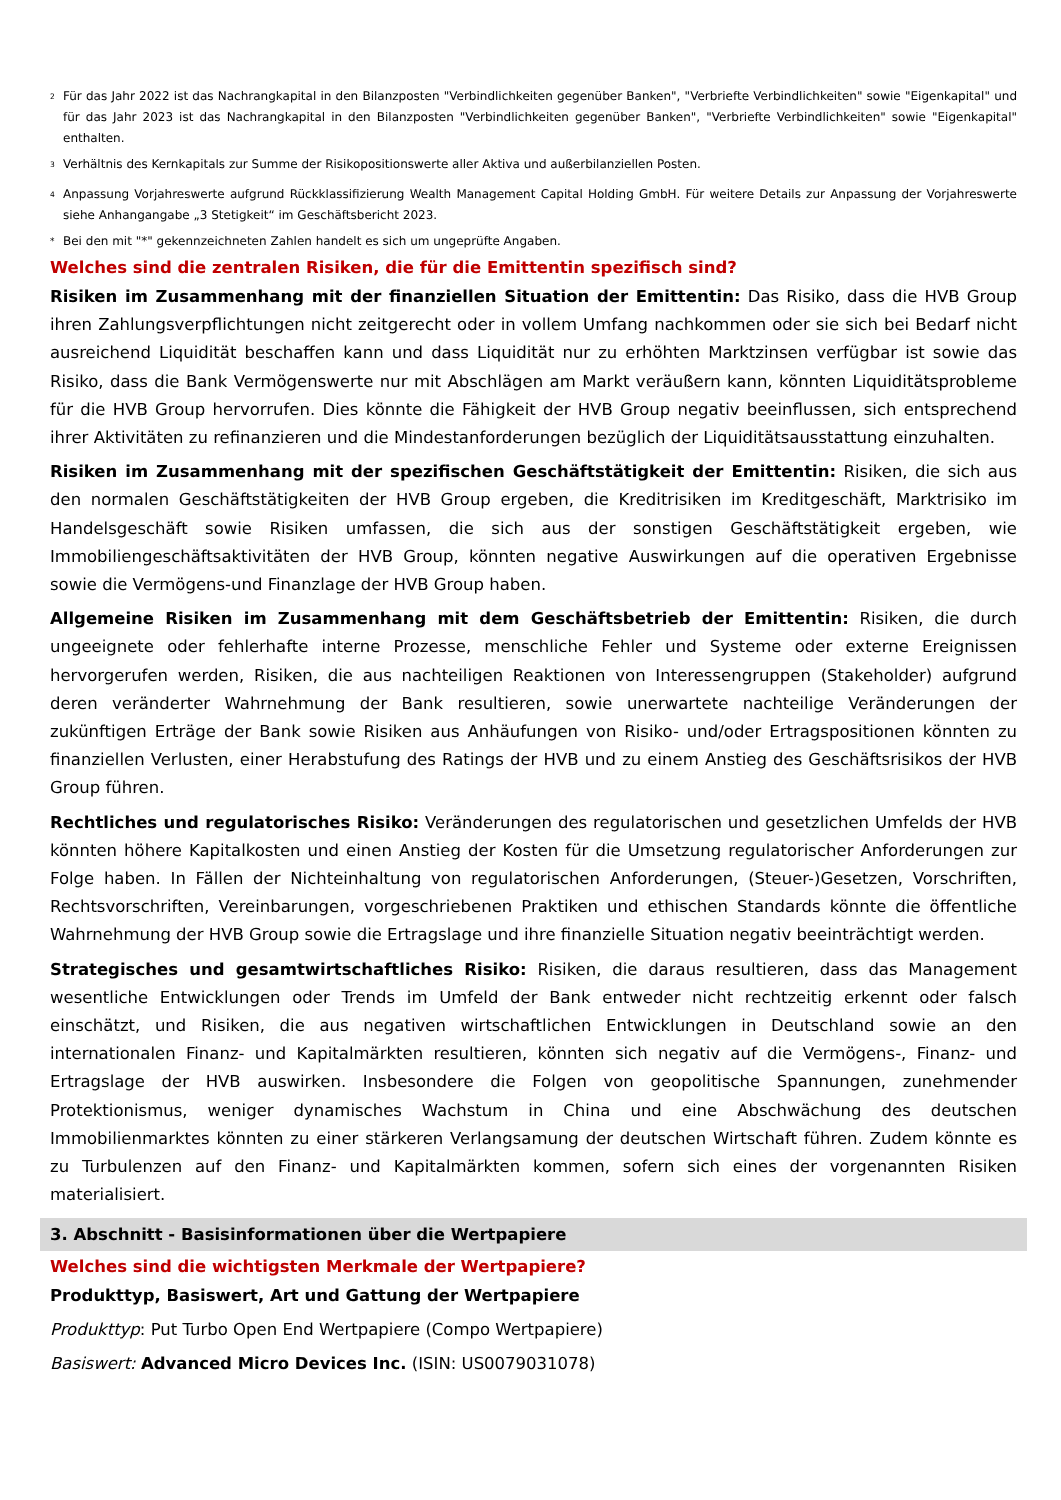<sup>2</sup> Für das Jahr 2022 ist das Nachrangkapital in den Bilanzposten "Verbindlichkeiten gegenüber Banken", "Verbriefte Verbindlichkeiten" sowie "Eigenkapital" und für das Jahr 2023 ist das Nachrangkapital in den Bilanzposten "Verbindlichkeiten gegenüber Banken", "Verbriefte Verbindlichkeiten" sowie "Eigenkapital" enthalten.
<sup>3</sup> Verhältnis des Kernkapitals zur Summe der Risikopositionswerte aller Aktiva und außerbilanziellen Posten.
<sup>4</sup> Anpassung Vorjahreswerte aufgrund Rückklassifizierung Wealth Management Capital Holding GmbH. Für weitere Details zur Anpassung der Vorjahreswerte siehe Anhangangabe „3 Stetigkeit“ im Geschäftsbericht 2023.
* Bei den mit "*" gekennzeichneten Zahlen handelt es sich um ungeprüfte Angaben.
Welches sind die zentralen Risiken, die für die Emittentin spezifisch sind?
Risiken im Zusammenhang mit der finanziellen Situation der Emittentin: Das Risiko, dass die HVB Group ihren Zahlungsverpflichtungen nicht zeitgerecht oder in vollem Umfang nachkommen oder sie sich bei Bedarf nicht ausreichend Liquidität beschaffen kann und dass Liquidität nur zu erhöhten Marktzinsen verfügbar ist sowie das Risiko, dass die Bank Vermögenswerte nur mit Abschlägen am Markt veräußern kann, könnten Liquiditätsprobleme für die HVB Group hervorrufen. Dies könnte die Fähigkeit der HVB Group negativ beeinflussen, sich entsprechend ihrer Aktivitäten zu refinanzieren und die Mindestanforderungen bezüglich der Liquiditätsausstattung einzuhalten.
Risiken im Zusammenhang mit der spezifischen Geschäftstätigkeit der Emittentin: Risiken, die sich aus den normalen Geschäftstätigkeiten der HVB Group ergeben, die Kreditrisiken im Kreditgeschäft, Marktrisiko im Handelsgeschäft sowie Risiken umfassen, die sich aus der sonstigen Geschäftstätigkeit ergeben, wie Immobiliengeschäftsaktivitäten der HVB Group, könnten negative Auswirkungen auf die operativen Ergebnisse sowie die Vermögens-und Finanzlage der HVB Group haben.
Allgemeine Risiken im Zusammenhang mit dem Geschäftsbetrieb der Emittentin: Risiken, die durch ungeeignete oder fehlerhafte interne Prozesse, menschliche Fehler und Systeme oder externe Ereignissen hervorgerufen werden, Risiken, die aus nachteiligen Reaktionen von Interessengruppen (Stakeholder) aufgrund deren veränderter Wahrnehmung der Bank resultieren, sowie unerwartete nachteilige Veränderungen der zukünftigen Erträge der Bank sowie Risiken aus Anhäufungen von Risiko- und/oder Ertragspositionen könnten zu finanziellen Verlusten, einer Herabstufung des Ratings der HVB und zu einem Anstieg des Geschäftsrisikos der HVB Group führen.
Rechtliches und regulatorisches Risiko: Veränderungen des regulatorischen und gesetzlichen Umfelds der HVB könnten höhere Kapitalkosten und einen Anstieg der Kosten für die Umsetzung regulatorischer Anforderungen zur Folge haben. In Fällen der Nichteinhaltung von regulatorischen Anforderungen, (Steuer-)Gesetzen, Vorschriften, Rechtsvorschriften, Vereinbarungen, vorgeschriebenen Praktiken und ethischen Standards könnte die öffentliche Wahrnehmung der HVB Group sowie die Ertragslage und ihre finanzielle Situation negativ beeinträchtigt werden.
Strategisches und gesamtwirtschaftliches Risiko: Risiken, die daraus resultieren, dass das Management wesentliche Entwicklungen oder Trends im Umfeld der Bank entweder nicht rechtzeitig erkennt oder falsch einschätzt, und Risiken, die aus negativen wirtschaftlichen Entwicklungen in Deutschland sowie an den internationalen Finanz- und Kapitalmärkten resultieren, könnten sich negativ auf die Vermögens-, Finanz- und Ertragslage der HVB auswirken. Insbesondere die Folgen von geopolitische Spannungen, zunehmender Protektionismus, weniger dynamisches Wachstum in China und eine Abschwächung des deutschen Immobilienmarktes könnten zu einer stärkeren Verlangsamung der deutschen Wirtschaft führen. Zudem könnte es zu Turbulenzen auf den Finanz- und Kapitalmärkten kommen, sofern sich eines der vorgenannten Risiken materialisiert.
3. Abschnitt - Basisinformationen über die Wertpapiere
Welches sind die wichtigsten Merkmale der Wertpapiere?
Produkttyp, Basiswert, Art und Gattung der Wertpapiere
Produkttyp: Put Turbo Open End Wertpapiere (Compo Wertpapiere)
Basiswert: Advanced Micro Devices Inc. (ISIN: US0079031078)